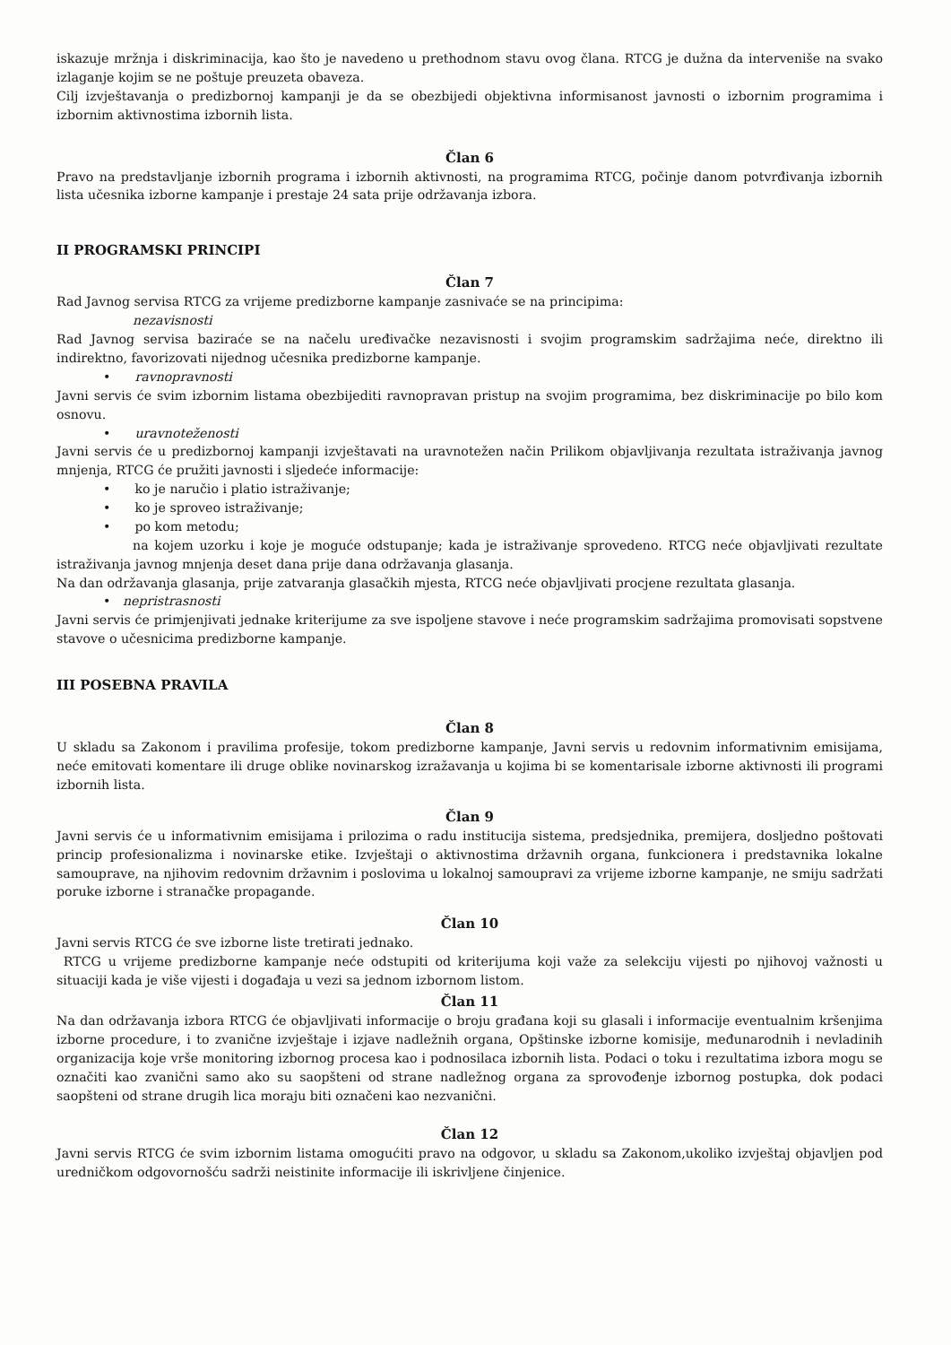iskazuje mržnja i diskriminacija, kao što je navedeno u prethodnom stavu ovog člana. RTCG je dužna da interveniše na svako izlaganje kojim se ne poštuje preuzeta obaveza.
Cilj izvještavanja o predizbornoj kampanji je da se obezbijedi objektivna informisanost javnosti o izbornim programima i izbornim aktivnostima izbornih lista.
Član 6
Pravo na predstavljanje izbornih programa i izbornih aktivnosti, na programima RTCG, počinje danom potvrđivanja izbornih lista učesnika izborne kampanje i prestaje 24 sata prije održavanja izbora.
II PROGRAMSKI PRINCIPI
Član 7
Rad Javnog servisa RTCG za vrijeme predizborne kampanje zasnivaće se na principima:
nezavisnosti
Rad Javnog servisa baziraće se na načelu uređivačke nezavisnosti i svojim programskim sadržajima neće, direktno ili indirektno, favorizovati nijednog učesnika predizborne kampanje.
• ravnopravnosti
Javni servis će svim izbornim listama obezbijediti ravnopravan pristup na svojim programima, bez diskriminacije po bilo kom osnovu.
• uravnoteženosti
Javni servis će u predizbornoj kampanji izvještavati na uravnotežen način Prilikom objavljivanja rezultata istraživanja javnog mnjenja, RTCG će pružiti javnosti i sljedeće informacije:
• ko je naručio i platio istraživanje;
• ko je sproveo istraživanje;
• po kom metodu;
na kojem uzorku i koje je moguće odstupanje; kada je istraživanje sprovedeno. RTCG neće objavljivati rezultate istraživanja javnog mnjenja deset dana prije dana održavanja glasanja.
Na dan održavanja glasanja, prije zatvaranja glasačkih mjesta, RTCG neće objavljivati procjene rezultata glasanja.
• nepristrasnosti
Javni servis će primjenjivati jednake kriterijume za sve ispoljene stavove i neće programskim sadržajima promovisati sopstvene stavove o učesnicima predizborne kampanje.
III POSEBNA PRAVILA
Član 8
U skladu sa Zakonom i pravilima profesije, tokom predizborne kampanje, Javni servis u redovnim informativnim emisijama, neće emitovati komentare ili druge oblike novinarskog izražavanja u kojima bi se komentarisale izborne aktivnosti ili programi izbornih lista.
Član 9
Javni servis će u informativnim emisijama i prilozima o radu institucija sistema, predsjednika, premijera, dosljedno poštovati princip profesionalizma i novinarske etike. Izvještaji o aktivnostima državnih organa, funkcionera i predstavnika lokalne samouprave, na njihovim redovnim državnim i poslovima u lokalnoj samoupravi za vrijeme izborne kampanje, ne smiju sadržati poruke izborne i stranačke propagande.
Član 10
Javni servis RTCG će sve izborne liste tretirati jednako.
RTCG u vrijeme predizborne kampanje neće odstupiti od kriterijuma koji važe za selekciju vijesti po njihovoj važnosti u situaciji kada je više vijesti i događaja u vezi sa jednom izbornom listom.
Član 11
Na dan održavanja izbora RTCG će objavljivati informacije o broju građana koji su glasali i informacije eventualnim kršenjima izborne procedure, i to zvanične izvještaje i izjave nadležnih organa, Opštinske izborne komisije, međunarodnih i nevladinih organizacija koje vrše monitoring izbornog procesa kao i podnosilaca izbornih lista. Podaci o toku i rezultatima izbora mogu se označiti kao zvanični samo ako su saopšteni od strane nadležnog organa za sprovođenje izbornog postupka, dok podaci saopšteni od strane drugih lica moraju biti označeni kao nezvanični.
Član 12
Javni servis RTCG će svim izbornim listama omogućiti pravo na odgovor, u skladu sa Zakonom,ukoliko izvještaj objavljen pod uredničkom odgovornošću sadrži neistinite informacije ili iskrivljene činjenice.